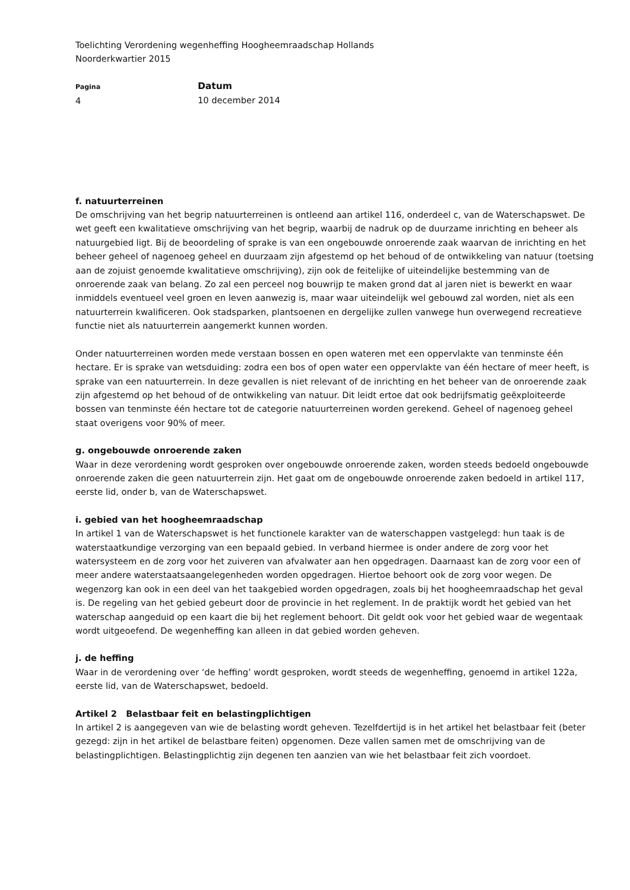Toelichting Verordening wegenheffing Hoogheemraadschap Hollands
Noorderkwartier 2015
Pagina
4
Datum
10 december 2014
f. natuurterreinen
De omschrijving van het begrip natuurterreinen is ontleend aan artikel 116, onderdeel c, van de Waterschapswet. De wet geeft een kwalitatieve omschrijving van het begrip, waarbij de nadruk op de duurzame inrichting en beheer als natuurgebied ligt. Bij de beoordeling of sprake is van een ongebouwde onroerende zaak waarvan de inrichting en het beheer geheel of nagenoeg geheel en duurzaam zijn afgestemd op het behoud of de ontwikkeling van natuur (toetsing aan de zojuist genoemde kwalitatieve omschrijving), zijn ook de feitelijke of uiteindelijke bestemming van de onroerende zaak van belang. Zo zal een perceel nog bouwrijp te maken grond dat al jaren niet is bewerkt en waar inmiddels eventueel veel groen en leven aanwezig is, maar waar uiteindelijk wel gebouwd zal worden, niet als een natuurterrein kwalificeren. Ook stadsparken, plantsoenen en dergelijke zullen vanwege hun overwegend recreatieve functie niet als natuurterrein aangemerkt kunnen worden.
Onder natuurterreinen worden mede verstaan bossen en open wateren met een oppervlakte van tenminste één hectare. Er is sprake van wetsduiding: zodra een bos of open water een oppervlakte van één hectare of meer heeft, is sprake van een natuurterrein. In deze gevallen is niet relevant of de inrichting en het beheer van de onroerende zaak zijn afgestemd op het behoud of de ontwikkeling van natuur. Dit leidt ertoe dat ook bedrijfsmatig geëxploiteerde bossen van tenminste één hectare tot de categorie natuurterreinen worden gerekend. Geheel of nagenoeg geheel staat overigens voor 90% of meer.
g. ongebouwde onroerende zaken
Waar in deze verordening wordt gesproken over ongebouwde onroerende zaken, worden steeds bedoeld ongebouwde onroerende zaken die geen natuurterrein zijn. Het gaat om de ongebouwde onroerende zaken bedoeld in artikel 117, eerste lid, onder b, van de Waterschapswet.
i. gebied van het hoogheemraadschap
In artikel 1 van de Waterschapswet is het functionele karakter van de waterschappen vastgelegd: hun taak is de waterstaatkundige verzorging van een bepaald gebied. In verband hiermee is onder andere de zorg voor het watersysteem en de zorg voor het zuiveren van afvalwater aan hen opgedragen. Daarnaast kan de zorg voor een of meer andere waterstaatsaangelegenheden worden opgedragen. Hiertoe behoort ook de zorg voor wegen. De wegenzorg kan ook in een deel van het taakgebied worden opgedragen, zoals bij het hoogheemraadschap het geval is. De regeling van het gebied gebeurt door de provincie in het reglement. In de praktijk wordt het gebied van het waterschap aangeduid op een kaart die bij het reglement behoort. Dit geldt ook voor het gebied waar de wegentaak wordt uitgeoefend. De wegenheffing kan alleen in dat gebied worden geheven.
j. de heffing
Waar in de verordening over ‘de heffing’ wordt gesproken, wordt steeds de wegenheffing, genoemd in artikel 122a, eerste lid, van de Waterschapswet, bedoeld.
Artikel 2 Belastbaar feit en belastingplichtigen
In artikel 2 is aangegeven van wie de belasting wordt geheven. Tezelfdertijd is in het artikel het belastbaar feit (beter gezegd: zijn in het artikel de belastbare feiten) opgenomen. Deze vallen samen met de omschrijving van de belastingplichtigen. Belastingplichtig zijn degenen ten aanzien van wie het belastbaar feit zich voordoet.